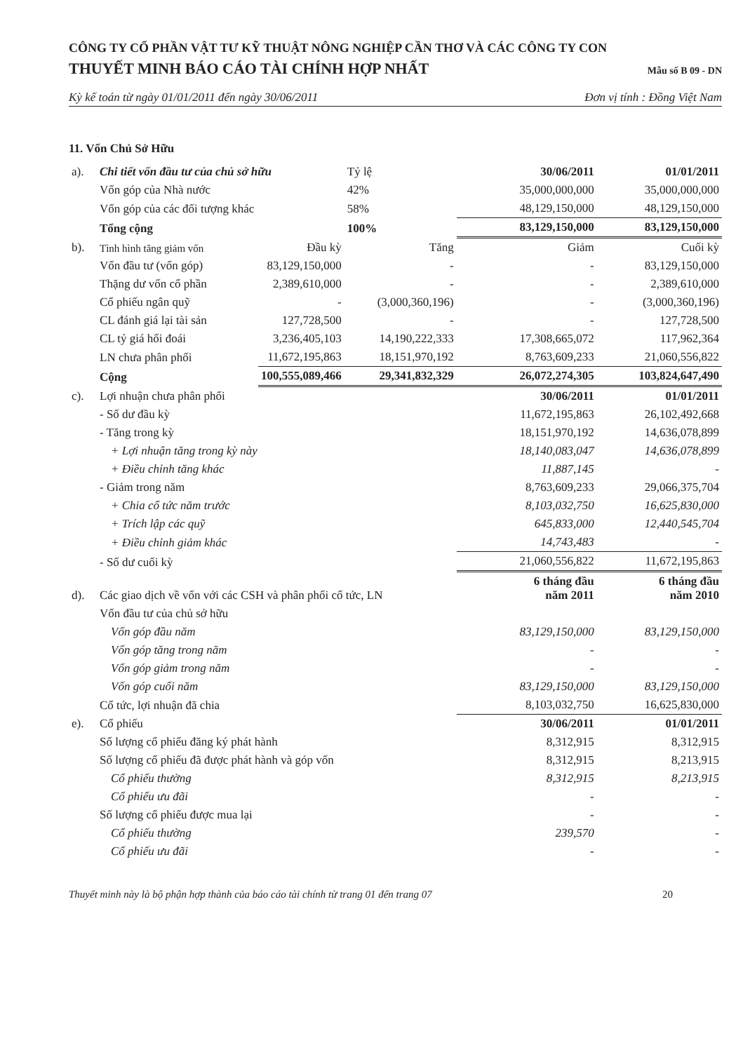CÔNG TY CỔ PHẦN VẬT TƯ KỸ THUẬT NÔNG NGHIỆP CẦN THƠ VÀ CÁC CÔNG TY CON
THUYẾT MINH BÁO CÁO TÀI CHÍNH HỢP NHẤT Mẫu số B 09 - DN
Kỳ kế toán từ ngày 01/01/2011 đến ngày 30/06/2011 Đơn vị tính : Đồng Việt Nam
11. Vốn Chủ Sở Hữu
| a). | Chi tiết vốn đầu tư của chủ sở hữu | | Tỷ lệ | 30/06/2011 | 01/01/2011 |
| | Vốn góp của Nhà nước | | 42% | 35,000,000,000 | 35,000,000,000 |
| | Vốn góp của các đối tượng khác | | 58% | 48,129,150,000 | 48,129,150,000 |
| | Tổng cộng | | 100% | 83,129,150,000 | 83,129,150,000 |
| b). | Tình hình tăng giảm vốn | Đầu kỳ | Tăng | Giảm | Cuối kỳ |
| | Vốn đầu tư (vốn góp) | 83,129,150,000 | - | - | 83,129,150,000 |
| | Thặng dư vốn cổ phần | 2,389,610,000 | - | - | 2,389,610,000 |
| | Cổ phiếu ngân quỹ | - | (3,000,360,196) | - | (3,000,360,196) |
| | CL đánh giá lại tài sản | 127,728,500 | - | - | 127,728,500 |
| | CL tỷ giá hối đoái | 3,236,405,103 | 14,190,222,333 | 17,308,665,072 | 117,962,364 |
| | LN chưa phân phối | 11,672,195,863 | 18,151,970,192 | 8,763,609,233 | 21,060,556,822 |
| | Cộng | 100,555,089,466 | 29,341,832,329 | 26,072,274,305 | 103,824,647,490 |
| c). | Lợi nhuận chưa phân phối | | | 30/06/2011 | 01/01/2011 |
| | - Số dư đầu kỳ | | | 11,672,195,863 | 26,102,492,668 |
| | - Tăng trong kỳ | | | 18,151,970,192 | 14,636,078,899 |
| | + Lợi nhuận tăng trong kỳ này | | | 18,140,083,047 | 14,636,078,899 |
| | + Điều chỉnh tăng khác | | | 11,887,145 | - |
| | - Giảm trong năm | | | 8,763,609,233 | 29,066,375,704 |
| | + Chia cổ tức năm trước | | | 8,103,032,750 | 16,625,830,000 |
| | + Trích lập các quỹ | | | 645,833,000 | 12,440,545,704 |
| | + Điều chỉnh giảm khác | | | 14,743,483 | - |
| | - Số dư cuối kỳ | | | 21,060,556,822 | 11,672,195,863 |
| d). | Các giao dịch về vốn với các CSH và phân phối cổ tức, LN | | | 6 tháng đầu năm 2011 | 6 tháng đầu năm 2010 |
| | Vốn đầu tư của chủ sở hữu | | | | |
| | Vốn góp đầu năm | | | 83,129,150,000 | 83,129,150,000 |
| | Vốn góp tăng trong năm | | | - | - |
| | Vốn góp giảm trong năm | | | - | - |
| | Vốn góp cuối năm | | | 83,129,150,000 | 83,129,150,000 |
| | Cổ tức, lợi nhuận đã chia | | | 8,103,032,750 | 16,625,830,000 |
| e). | Cổ phiếu | | | 30/06/2011 | 01/01/2011 |
| | Số lượng cổ phiếu đăng ký phát hành | | | 8,312,915 | 8,312,915 |
| | Số lượng cổ phiếu đã được phát hành và góp vốn | | | 8,312,915 | 8,213,915 |
| | Cổ phiếu thường | | | 8,312,915 | 8,213,915 |
| | Cổ phiếu ưu đãi | | | - | - |
| | Số lượng cổ phiếu được mua lại | | | - | - |
| | Cổ phiếu thường | | | 239,570 | - |
| | Cổ phiếu ưu đãi | | | - | - |
Thuyết minh này là bộ phận hợp thành của báo cáo tài chính từ trang 01 đến trang 07 20